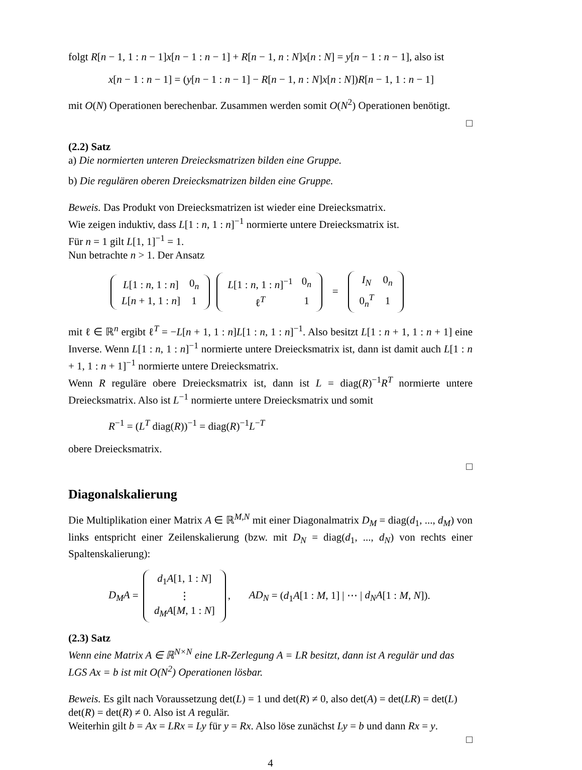folgt R[n − 1, 1 : n − 1]x[n − 1 : n − 1] + R[n − 1, n : N]x[n : N] = y[n − 1 : n − 1], also ist
x[n − 1 : n − 1] = (y[n − 1 : n − 1] − R[n − 1, n : N]x[n : N])R[n − 1, 1 : n − 1]
mit O(N) Operationen berechenbar. Zusammen werden somit O(N<sup>2</sup>) Operationen benötigt.
□
(2.2) Satz
a) Die normierten unteren Dreiecksmatrizen bilden eine Gruppe.
b) Die regulären oberen Dreiecksmatrizen bilden eine Gruppe.
Beweis. Das Produkt von Dreiecksmatrizen ist wieder eine Dreiecksmatrix.
Wie zeigen induktiv, dass L[1 : n, 1 : n]<sup>−1</sup> normierte untere Dreiecksmatrix ist.
Für n = 1 gilt L[1, 1]<sup>−1</sup> = 1.
Nun betrachte n > 1. Der Ansatz
| L [1 : n , 1 : n ] | 0<sub>n</sub> |
| L [ n + 1, 1 : n ] | 1 |
| L [1 : n , 1 : n ]<sup>−1</sup> | 0<sub>n</sub> |
| ℓ<sup>T</sup> | 1 |
=
| I<sub>N</sub> | 0<sub>n</sub> |
| 0<sub>n</sub><sup>T</sup> | 1 |
mit ℓ ∈ ℝ<sup>n</sup> ergibt ℓ<sup>T</sup> = −L[n + 1, 1 : n]L[1 : n, 1 : n]<sup>−1</sup>. Also besitzt L[1 : n + 1, 1 : n + 1] eine Inverse. Wenn L[1 : n, 1 : n]<sup>−1</sup> normierte untere Dreiecksmatrix ist, dann ist damit auch L[1 : n + 1, 1 : n + 1]<sup>−1</sup> normierte untere Dreiecksmatrix.
Wenn R reguläre obere Dreiecksmatrix ist, dann ist L = diag(R)<sup>−1</sup>R<sup>T</sup> normierte untere Dreiecksmatrix. Also ist L<sup>−1</sup> normierte untere Dreiecksmatrix und somit
R<sup>−1</sup> = (L<sup>T</sup> diag(R))<sup>−1</sup> = diag(R)<sup>−1</sup>L<sup>−T</sup>
obere Dreiecksmatrix.
□
Diagonalskalierung
Die Multiplikation einer Matrix A ∈ ℝ<sup>M,N</sup> mit einer Diagonalmatrix D<sub>M</sub> = diag(d<sub>1</sub>, ..., d<sub>M</sub>) von links entspricht einer Zeilenskalierung (bzw. mit D<sub>N</sub> = diag(d<sub>1</sub>, ..., d<sub>N</sub>) von rechts einer Spaltenskalierung):
D<sub>M</sub>A =
| d<sub>1</sub> A [1, 1 : N ] |
| ⋮ |
| d<sub>M</sub>A [ M , 1 : N ] |
, AD<sub>N</sub> = (d<sub>1</sub>A[1 : M, 1] | ⋯ | d<sub>N</sub>A[1 : M, N]).
(2.3) Satz
Wenn eine Matrix A ∈ ℝ<sup>N×N</sup> eine LR-Zerlegung A = LR besitzt, dann ist A regulär und das LGS Ax = b ist mit O(N<sup>2</sup>) Operationen lösbar.
Beweis. Es gilt nach Voraussetzung det(L) = 1 und det(R) ≠ 0, also det(A) = det(LR) = det(L) det(R) = det(R) ≠ 0. Also ist A regulär.
Weiterhin gilt b = Ax = LRx = Ly für y = Rx. Also löse zunächst Ly = b und dann Rx = y.
□
4